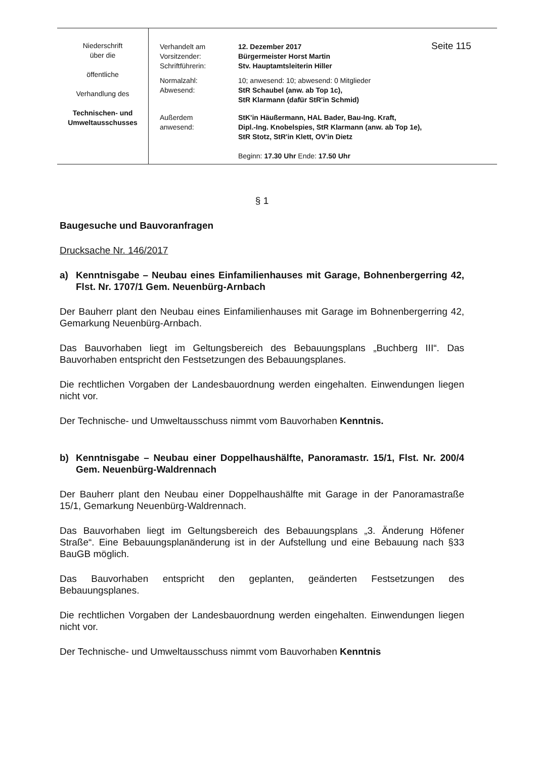| Niederschrift über die öffentliche Verhandlung des Technischen- und Umweltausschusses | Verhandelt am Vorsitzender: Schriftführerin: | 12. Dezember 2017 Bürgermeister Horst Martin Stv. Hauptamtsleiterin Hiller | Seite 115 |
| | Normalzahl: Abwesend: | 10; anwesend: 10; abwesend: 0 Mitglieder StR Schaubel (anw. ab Top 1c), StR Klarmann (dafür StR'in Schmid) | |
| | Außerdem anwesend: | StK'in Häußermann, HAL Bader, Bau-Ing. Kraft, Dipl.-Ing. Knobelspies, StR Klarmann (anw. ab Top 1e), StR Stotz, StR'in Klett, OV'in Dietz | |
| | | Beginn: 17.30 Uhr Ende: 17.50 Uhr | |
§ 1
Baugesuche und Bauvoranfragen
Drucksache Nr. 146/2017
a) Kenntnisgabe – Neubau eines Einfamilienhauses mit Garage, Bohnenbergerring 42, Flst. Nr. 1707/1 Gem. Neuenbürg-Arnbach
Der Bauherr plant den Neubau eines Einfamilienhauses mit Garage im Bohnenbergerring 42, Gemarkung Neuenbürg-Arnbach.
Das Bauvorhaben liegt im Geltungsbereich des Bebauungsplans „Buchberg III“. Das Bauvorhaben entspricht den Festsetzungen des Bebauungsplanes.
Die rechtlichen Vorgaben der Landesbauordnung werden eingehalten. Einwendungen liegen nicht vor.
Der Technische- und Umweltausschuss nimmt vom Bauvorhaben Kenntnis.
b) Kenntnisgabe – Neubau einer Doppelhaushälfte, Panoramastr. 15/1, Flst. Nr. 200/4 Gem. Neuenbürg-Waldrennach
Der Bauherr plant den Neubau einer Doppelhaushälfte mit Garage in der Panoramastraße 15/1, Gemarkung Neuenbürg-Waldrennach.
Das Bauvorhaben liegt im Geltungsbereich des Bebauungsplans „3. Änderung Höfener Straße“. Eine Bebauungsplanänderung ist in der Aufstellung und eine Bebauung nach §33 BauGB möglich.
Das Bauvorhaben entspricht den geplanten, geänderten Festsetzungen des Bebauungsplanes.
Die rechtlichen Vorgaben der Landesbauordnung werden eingehalten. Einwendungen liegen nicht vor.
Der Technische- und Umweltausschuss nimmt vom Bauvorhaben Kenntnis